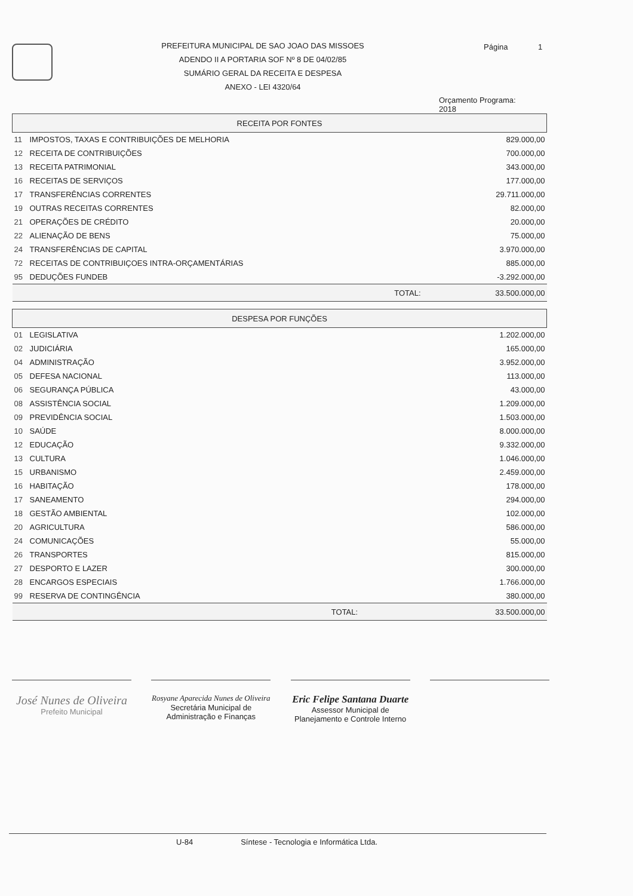PREFEITURA MUNICIPAL DE SAO JOAO DAS MISSOES
ADENDO II A PORTARIA SOF Nº 8 DE 04/02/85
SUMÁRIO GERAL DA RECEITA E DESPESA
ANEXO - LEI 4320/64
Página 1
Orçamento Programa: 2018
| RECEITA POR FONTES | | |
| --- | --- | --- |
| 11 | IMPOSTOS, TAXAS E CONTRIBUIÇÕES DE MELHORIA | 829.000,00 |
| 12 | RECEITA DE CONTRIBUIÇÕES | 700.000,00 |
| 13 | RECEITA PATRIMONIAL | 343.000,00 |
| 16 | RECEITAS DE SERVIÇOS | 177.000,00 |
| 17 | TRANSFERÊNCIAS CORRENTES | 29.711.000,00 |
| 19 | OUTRAS RECEITAS CORRENTES | 82.000,00 |
| 21 | OPERAÇÕES DE CRÉDITO | 20.000,00 |
| 22 | ALIENAÇÃO DE BENS | 75.000,00 |
| 24 | TRANSFERÊNCIAS DE CAPITAL | 3.970.000,00 |
| 72 | RECEITAS DE CONTRIBUIÇOES INTRA-ORÇAMENTÁRIAS | 885.000,00 |
| 95 | DEDUÇÕES FUNDEB | -3.292.000,00 |
| | TOTAL: | 33.500.000,00 |
| DESPESA POR FUNÇÕES | | |
| --- | --- | --- |
| 01 | LEGISLATIVA | 1.202.000,00 |
| 02 | JUDICIÁRIA | 165.000,00 |
| 04 | ADMINISTRAÇÃO | 3.952.000,00 |
| 05 | DEFESA NACIONAL | 113.000,00 |
| 06 | SEGURANÇA PÚBLICA | 43.000,00 |
| 08 | ASSISTÊNCIA SOCIAL | 1.209.000,00 |
| 09 | PREVIDÊNCIA SOCIAL | 1.503.000,00 |
| 10 | SAÚDE | 8.000.000,00 |
| 12 | EDUCAÇÃO | 9.332.000,00 |
| 13 | CULTURA | 1.046.000,00 |
| 15 | URBANISMO | 2.459.000,00 |
| 16 | HABITAÇÃO | 178.000,00 |
| 17 | SANEAMENTO | 294.000,00 |
| 18 | GESTÃO AMBIENTAL | 102.000,00 |
| 20 | AGRICULTURA | 586.000,00 |
| 24 | COMUNICAÇÕES | 55.000,00 |
| 26 | TRANSPORTES | 815.000,00 |
| 27 | DESPORTO E LAZER | 300.000,00 |
| 28 | ENCARGOS ESPECIAIS | 1.766.000,00 |
| 99 | RESERVA DE CONTINGÊNCIA | 380.000,00 |
| | TOTAL: | 33.500.000,00 |
José Nunes de Oliveira
Prefeito Municipal
Rosyane Aparecida Nunes de Oliveira
Secretária Municipal de
Administração e Finanças
Eric Felipe Santana Duarte
Assessor Municipal de
Planejamento e Controle Interno
U-84 Síntese - Tecnologia e Informática Ltda.